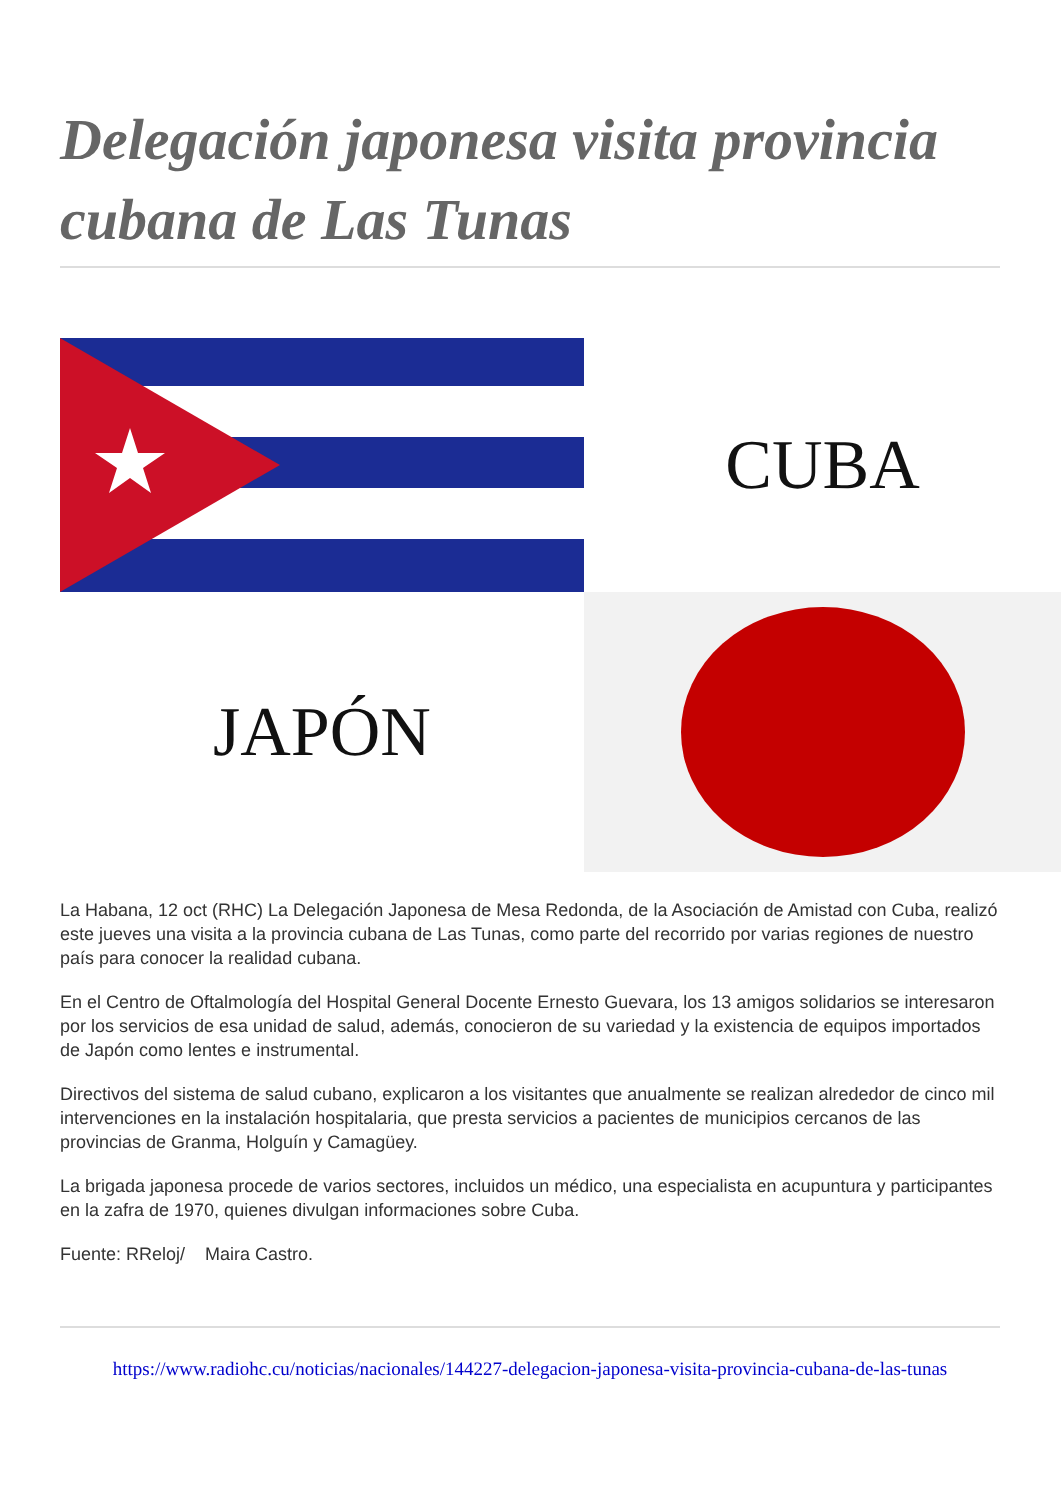Delegación japonesa visita provincia cubana de Las Tunas
CUBA
JAPÓN
La Habana, 12 oct (RHC) La Delegación Japonesa de Mesa Redonda, de la Asociación de Amistad con Cuba, realizó este jueves una visita a la provincia cubana de Las Tunas, como parte del recorrido por varias regiones de nuestro país para conocer la realidad cubana.
En el Centro de Oftalmología del Hospital General Docente Ernesto Guevara, los 13 amigos solidarios se interesaron por los servicios de esa unidad de salud, además, conocieron de su variedad y la existencia de equipos importados de Japón como lentes e instrumental.
Directivos del sistema de salud cubano, explicaron a los visitantes que anualmente se realizan alrededor de cinco mil intervenciones en la instalación hospitalaria, que presta servicios a pacientes de municipios cercanos de las provincias de Granma, Holguín y Camagüey.
La brigada japonesa procede de varios sectores, incluidos un médico, una especialista en acupuntura y participantes en la zafra de 1970, quienes divulgan informaciones sobre Cuba.
Fuente: RReloj/ Maira Castro.
https://www.radiohc.cu/noticias/nacionales/144227-delegacion-japonesa-visita-provincia-cubana-de-las-tunas